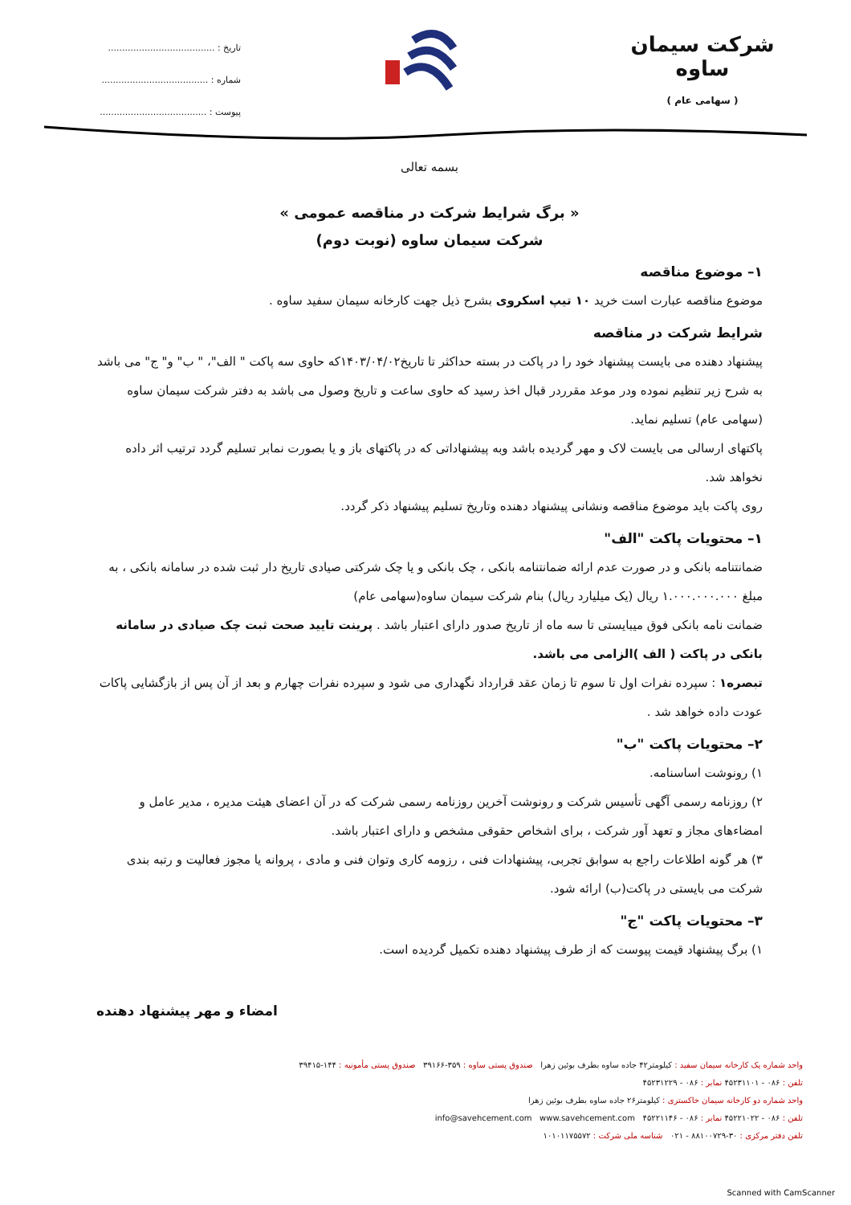شرکت سیمان ساوه
( سهامی عام )
تاریخ : ......................................
شماره : ......................................
پیوست : ......................................
بسمه تعالی
« برگ شرایط شرکت در مناقصه عمومی »
شرکت سیمان ساوه (نوبت دوم)
۱– موضوع مناقصه
موضوع مناقصه عبارت است خرید ۱۰ تیپ اسکروی بشرح ذیل جهت کارخانه سیمان سفید ساوه .
شرایط شرکت در مناقصه
پیشنهاد دهنده می بایست پیشنهاد خود را در پاکت در بسته حداکثر تا تاریخ۱۴۰۳/۰۴/۰۲که حاوی سه پاکت " الف"، " ب" و" ج" می باشد به شرح زیر تنظیم نموده ودر موعد مقرردر قبال اخذ رسید که حاوی ساعت و تاریخ وصول می باشد به دفتر شرکت سیمان ساوه (سهامی عام) تسلیم نماید.
پاکتهای ارسالی می بایست لاک و مهر گردیده باشد وبه پیشنهاداتی که در پاکتهای باز و یا بصورت نمابر تسلیم گردد ترتیب اثر داده نخواهد شد.
روی پاکت باید موضوع مناقصه ونشانی پیشنهاد دهنده وتاریخ تسلیم پیشنهاد ذکر گردد.
۱– محتویات پاکت "الف"
ضمانتنامه بانکی و در صورت عدم ارائه ضمانتنامه بانکی ، چک بانکی و یا چک شرکتی صیادی تاریخ دار ثبت شده در سامانه بانکی ، به مبلغ ۱.۰۰۰.۰۰۰.۰۰۰ ریال (یک میلیارد ریال) بنام شرکت سیمان ساوه(سهامی عام)
ضمانت نامه بانکی فوق میبایستی تا سه ماه از تاریخ صدور دارای اعتبار باشد . پرینت تایید صحت ثبت چک صیادی در سامانه بانکی در پاکت ( الف )الزامی می باشد.
تبصره۱ : سپرده نفرات اول تا سوم تا زمان عقد قرارداد نگهداری می شود و سپرده نفرات چهارم و بعد از آن پس از بازگشایی پاکات عودت داده خواهد شد .
۲– محتویات پاکت "ب"
۱) رونوشت اساسنامه.
۲) روزنامه رسمی آگهی تأسیس شرکت و رونوشت آخرین روزنامه رسمی شرکت که در آن اعضای هیئت مدیره ، مدیر عامل و امضاءهای مجاز و تعهد آور شرکت ، برای اشخاص حقوقی مشخص و دارای اعتبار باشد.
۳) هر گونه اطلاعات راجع به سوابق تجربی، پیشنهادات فنی ، رزومه کاری وتوان فنی و مادی ، پروانه یا مجوز فعالیت و رتبه بندی شرکت می بایستی در پاکت(ب) ارائه شود.
۳– محتویات پاکت "ج"
۱) برگ پیشنهاد قیمت پیوست که از طرف پیشنهاد دهنده تکمیل گردیده است.
امضاء و مهر پیشنهاد دهنده
واحد شماره یک کارخانه سیمان سفید : کیلومتر۴۲ جاده ساوه بطرف بوئین زهرا صندوق پستی ساوه : ۳۵۹-۳۹۱۶۶ صندوق پستی مأمونیه : ۱۴۴-۳۹۴۱۵
تلفن : ۰۸۶ - ۴۵۲۳۱۱۰۱ نمابر : ۰۸۶ - ۴۵۲۳۱۲۲۹
واحد شماره دو کارخانه سیمان خاکستری : کیلومتر۲۶ جاده ساوه بطرف بوئین زهرا
تلفن : ۰۸۶ - ۴۵۲۲۱۰۲۲ نمابر : ۰۸۶ - ۴۵۲۲۱۱۴۶ info@savehcement.com www.savehcement.com
تلفن دفتر مرکزی : ۳۰-۸۸۱۰۰۷۲۹ - ۰۲۱ شناسه ملی شرکت : ۱۰۱۰۱۱۷۵۵۷۲
Scanned with CamScanner